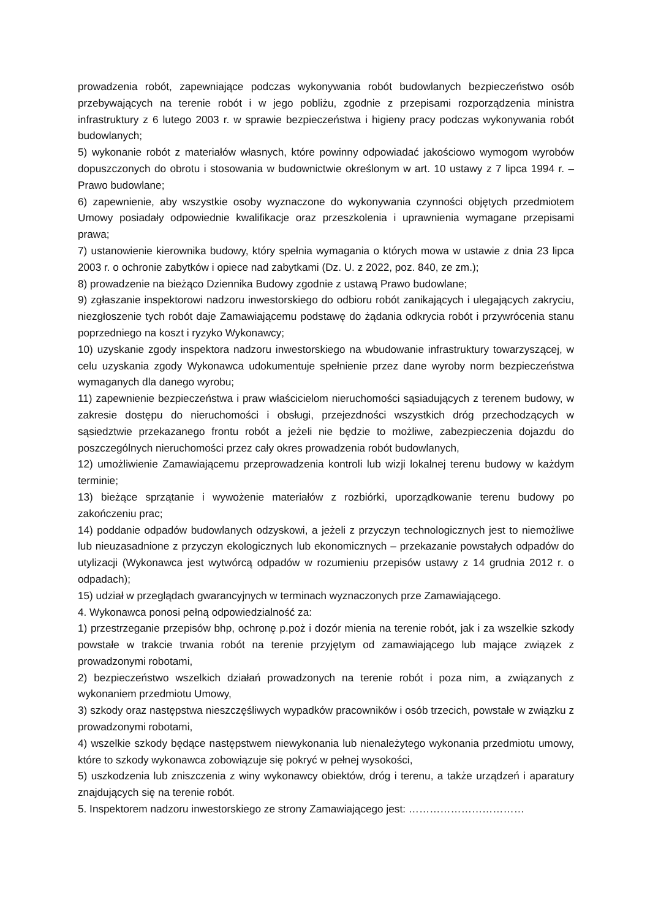prowadzenia robót, zapewniające podczas wykonywania robót budowlanych bezpieczeństwo osób przebywających na terenie robót i w jego pobliżu, zgodnie z przepisami rozporządzenia ministra infrastruktury z 6 lutego 2003 r. w sprawie bezpieczeństwa i higieny pracy podczas wykonywania robót budowlanych;
5) wykonanie robót z materiałów własnych, które powinny odpowiadać jakościowo wymogom wyrobów dopuszczonych do obrotu i stosowania w budownictwie określonym w art. 10 ustawy z 7 lipca 1994 r. – Prawo budowlane;
6) zapewnienie, aby wszystkie osoby wyznaczone do wykonywania czynności objętych przedmiotem Umowy posiadały odpowiednie kwalifikacje oraz przeszkolenia i uprawnienia wymagane przepisami prawa;
7) ustanowienie kierownika budowy, który spełnia wymagania o których mowa w ustawie z dnia 23 lipca 2003 r. o ochronie zabytków i opiece nad zabytkami (Dz. U. z 2022, poz. 840, ze zm.);
8) prowadzenie na bieżąco Dziennika Budowy zgodnie z ustawą Prawo budowlane;
9) zgłaszanie inspektorowi nadzoru inwestorskiego do odbioru robót zanikających i ulegających zakryciu, niezgłoszenie tych robót daje Zamawiającemu podstawę do żądania odkrycia robót i przywrócenia stanu poprzedniego na koszt i ryzyko Wykonawcy;
10) uzyskanie zgody inspektora nadzoru inwestorskiego na wbudowanie infrastruktury towarzyszącej, w celu uzyskania zgody Wykonawca udokumentuje spełnienie przez dane wyroby norm bezpieczeństwa wymaganych dla danego wyrobu;
11) zapewnienie bezpieczeństwa i praw właścicielom nieruchomości sąsiadujących z terenem budowy, w zakresie dostępu do nieruchomości i obsługi, przejezdności wszystkich dróg przechodzących w sąsiedztwie przekazanego frontu robót a jeżeli nie będzie to możliwe, zabezpieczenia dojazdu do poszczególnych nieruchomości przez cały okres prowadzenia robót budowlanych,
12) umożliwienie Zamawiającemu przeprowadzenia kontroli lub wizji lokalnej terenu budowy w każdym terminie;
13) bieżące sprzątanie i wywożenie materiałów z rozbiórki, uporządkowanie terenu budowy po zakończeniu prac;
14) poddanie odpadów budowlanych odzyskowi, a jeżeli z przyczyn technologicznych jest to niemożliwe lub nieuzasadnione z przyczyn ekologicznych lub ekonomicznych – przekazanie powstałych odpadów do utylizacji (Wykonawca jest wytwórcą odpadów w rozumieniu przepisów ustawy z 14 grudnia 2012 r. o odpadach);
15) udział w przeglądach gwarancyjnych w terminach wyznaczonych prze Zamawiającego.
4. Wykonawca ponosi pełną odpowiedzialność za:
1) przestrzeganie przepisów bhp, ochronę p.poż i dozór mienia na terenie robót, jak i za wszelkie szkody powstałe w trakcie trwania robót na terenie przyjętym od zamawiającego lub mające związek z prowadzonymi robotami,
2) bezpieczeństwo wszelkich działań prowadzonych na terenie robót i poza nim, a związanych z wykonaniem przedmiotu Umowy,
3) szkody oraz następstwa nieszczęśliwych wypadków pracowników i osób trzecich, powstałe w związku z prowadzonymi robotami,
4) wszelkie szkody będące następstwem niewykonania lub nienależytego wykonania przedmiotu umowy, które to szkody wykonawca zobowiązuje się pokryć w pełnej wysokości,
5) uszkodzenia lub zniszczenia z winy wykonawcy obiektów, dróg i terenu, a także urządzeń i aparatury znajdujących się na terenie robót.
5. Inspektorem nadzoru inwestorskiego ze strony Zamawiającego jest: ……………………………